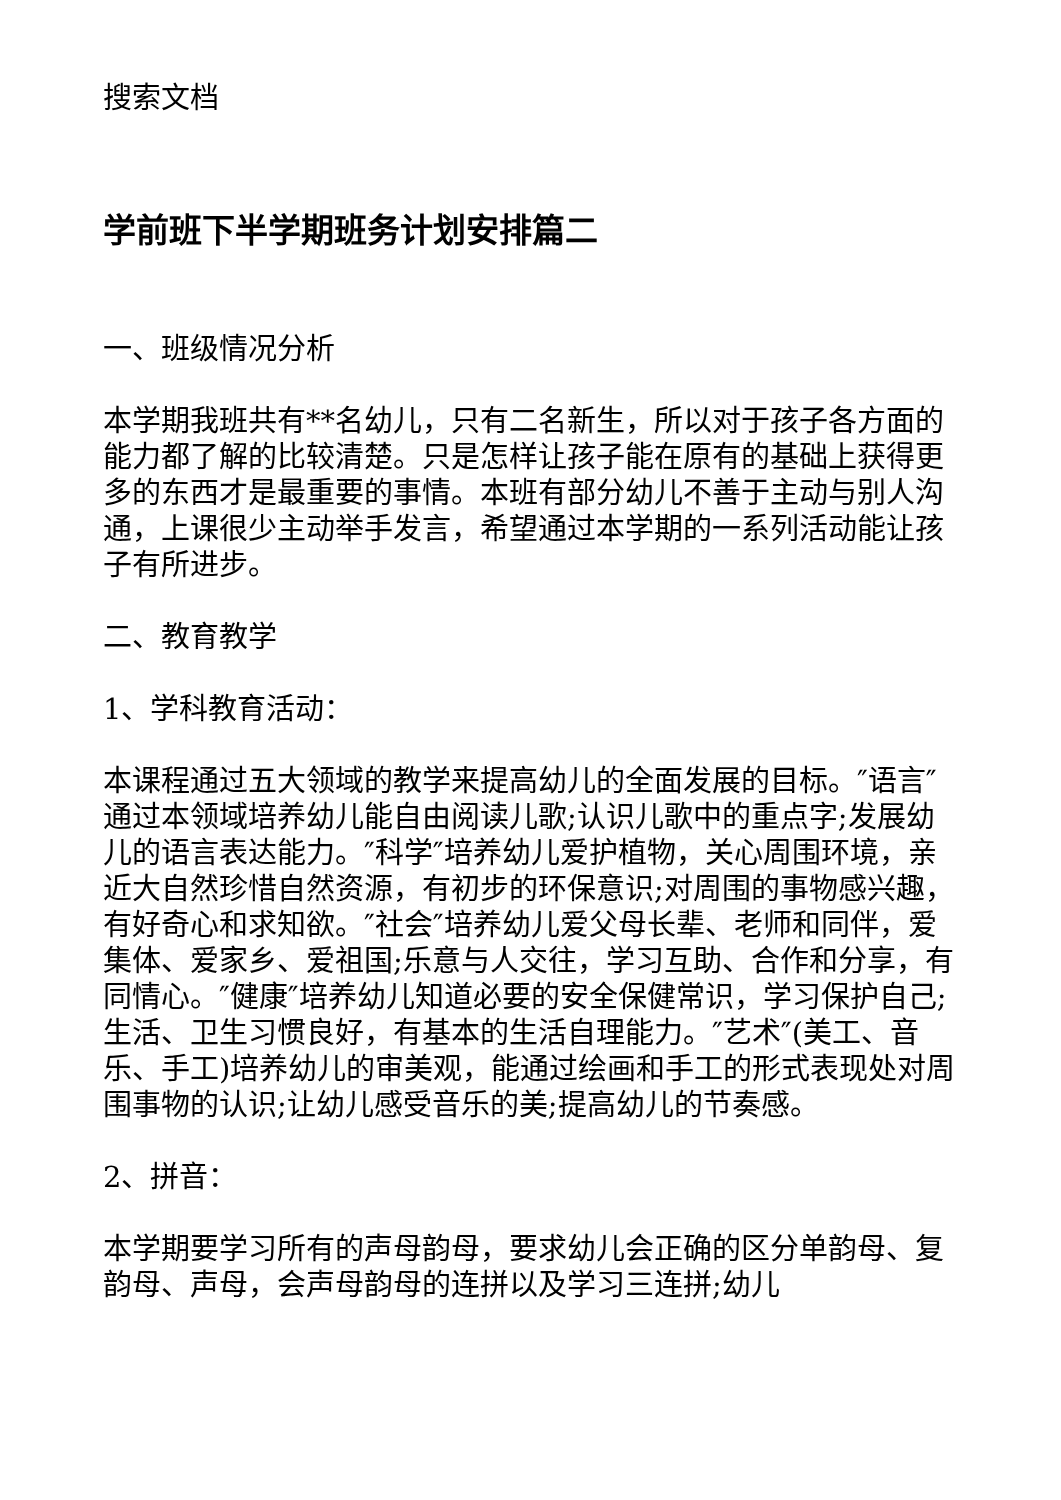搜索文档
学前班下半学期班务计划安排篇二
一、班级情况分析
本学期我班共有**名幼儿，只有二名新生，所以对于孩子各方面的能力都了解的比较清楚。只是怎样让孩子能在原有的基础上获得更多的东西才是最重要的事情。本班有部分幼儿不善于主动与别人沟通，上课很少主动举手发言，希望通过本学期的一系列活动能让孩子有所进步。
二、教育教学
1、学科教育活动：
本课程通过五大领域的教学来提高幼儿的全面发展的目标。″语言″通过本领域培养幼儿能自由阅读儿歌;认识儿歌中的重点字;发展幼儿的语言表达能力。″科学″培养幼儿爱护植物，关心周围环境，亲近大自然珍惜自然资源，有初步的环保意识;对周围的事物感兴趣，有好奇心和求知欲。″社会″培养幼儿爱父母长辈、老师和同伴，爱集体、爱家乡、爱祖国;乐意与人交往，学习互助、合作和分享，有同情心。″健康″培养幼儿知道必要的安全保健常识，学习保护自己;生活、卫生习惯良好，有基本的生活自理能力。″艺术″(美工、音乐、手工)培养幼儿的审美观，能通过绘画和手工的形式表现处对周围事物的认识;让幼儿感受音乐的美;提高幼儿的节奏感。
2、拼音：
本学期要学习所有的声母韵母，要求幼儿会正确的区分单韵母、复韵母、声母，会声母韵母的连拼以及学习三连拼;幼儿